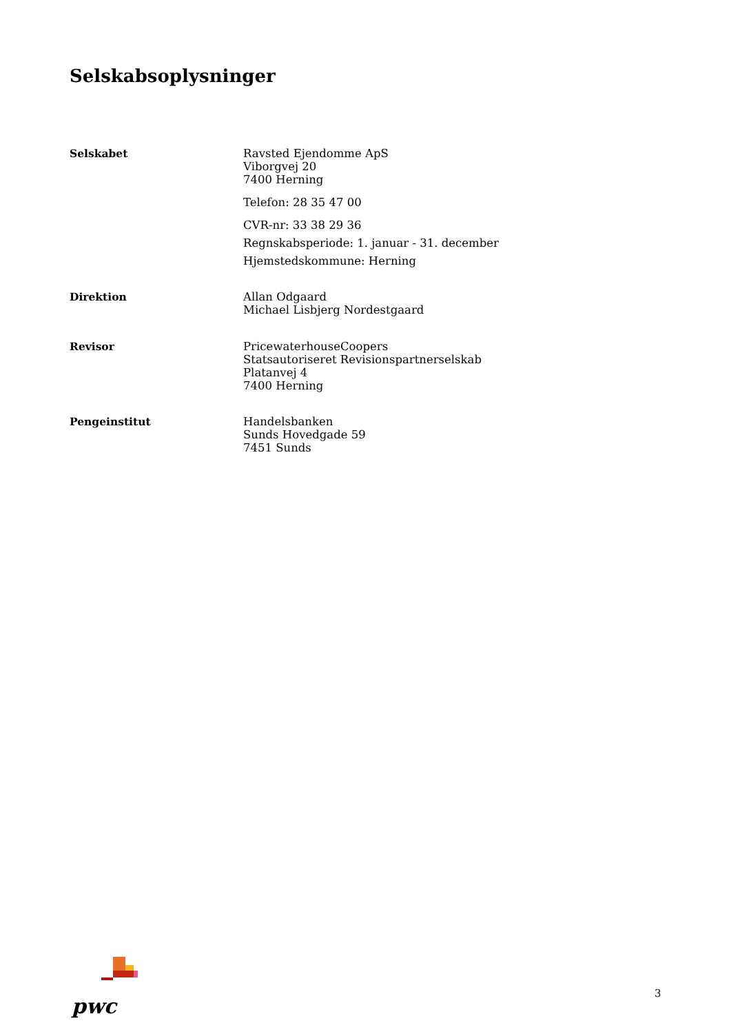Selskabsoplysninger
Selskabet Ravsted Ejendomme ApS
Viborgvej 20
7400 Herning
Telefon: 28 35 47 00
CVR-nr: 33 38 29 36
Regnskabsperiode: 1. januar - 31. december
Hjemstedskommune: Herning
Direktion Allan Odgaard
Michael Lisbjerg Nordestgaard
Revisor PricewaterhouseCoopers
Statsautoriseret Revisionspartnerselskab
Platanvej 4
7400 Herning
Pengeinstitut Handelsbanken
Sunds Hovedgade 59
7451 Sunds
pwc
3